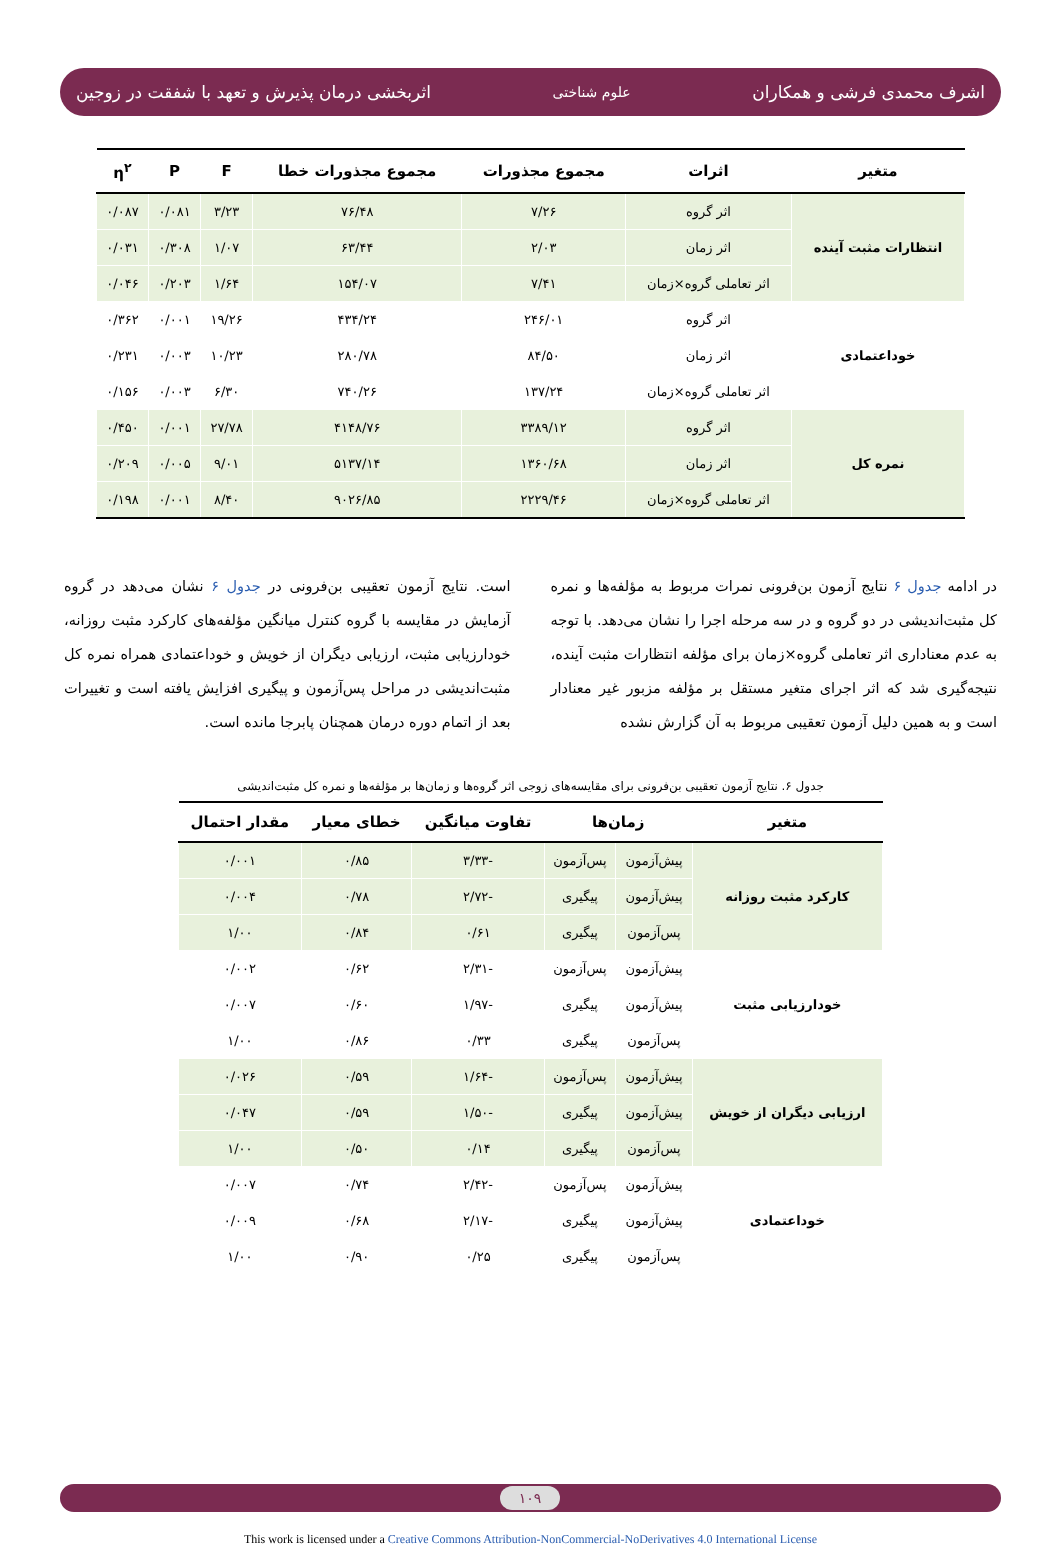اشرف محمدی فرشی و همکاران علوم شناختی اثربخشی درمان پذیرش و تعهد با شفقت در زوجین
| متغیر | اثرات | مجموع مجذورات | مجموع مجذورات خطا | F | P | η<sup>۲</sup> |
| --- | --- | --- | --- | --- | --- | --- |
| انتظارات مثبت آینده | اثر گروه | ۷/۲۶ | ۷۶/۴۸ | ۳/۲۳ | ۰/۰۸۱ | ۰/۰۸۷ |
| | اثر زمان | ۲/۰۳ | ۶۳/۴۴ | ۱/۰۷ | ۰/۳۰۸ | ۰/۰۳۱ |
| | اثر تعاملی گروه×زمان | ۷/۴۱ | ۱۵۴/۰۷ | ۱/۶۴ | ۰/۲۰۳ | ۰/۰۴۶ |
| خوداعتمادی | اثر گروه | ۲۴۶/۰۱ | ۴۳۴/۲۴ | ۱۹/۲۶ | ۰/۰۰۱ | ۰/۳۶۲ |
| | اثر زمان | ۸۴/۵۰ | ۲۸۰/۷۸ | ۱۰/۲۳ | ۰/۰۰۳ | ۰/۲۳۱ |
| | اثر تعاملی گروه×زمان | ۱۳۷/۲۴ | ۷۴۰/۲۶ | ۶/۳۰ | ۰/۰۰۳ | ۰/۱۵۶ |
| نمره کل | اثر گروه | ۳۳۸۹/۱۲ | ۴۱۴۸/۷۶ | ۲۷/۷۸ | ۰/۰۰۱ | ۰/۴۵۰ |
| | اثر زمان | ۱۳۶۰/۶۸ | ۵۱۳۷/۱۴ | ۹/۰۱ | ۰/۰۰۵ | ۰/۲۰۹ |
| | اثر تعاملی گروه×زمان | ۲۲۲۹/۴۶ | ۹۰۲۶/۸۵ | ۸/۴۰ | ۰/۰۰۱ | ۰/۱۹۸ |
در ادامه جدول ۶ نتایج آزمون بن‌فرونی نمرات مربوط به مؤلفه‌ها و نمره کل مثبت‌اندیشی در دو گروه و در سه مرحله اجرا را نشان می‌دهد. با توجه به عدم معناداری اثر تعاملی گروه×زمان برای مؤلفه انتظارات مثبت آینده، نتیجه‌گیری شد که اثر اجرای متغیر مستقل بر مؤلفه مزبور غیر معنادار است و به همین دلیل آزمون تعقیبی مربوط به آن گزارش نشده
است. نتایج آزمون تعقیبی بن‌فرونی در جدول ۶ نشان می‌دهد در گروه آزمایش در مقایسه با گروه کنترل میانگین مؤلفه‌های کارکرد مثبت روزانه، خودارزیابی مثبت، ارزیابی دیگران از خویش و خوداعتمادی همراه نمره کل مثبت‌اندیشی در مراحل پس‌آزمون و پیگیری افزایش یافته است و تغییرات بعد از اتمام دوره درمان همچنان پابرجا مانده است.
جدول ۶. نتایج آزمون تعقیبی بن‌فرونی برای مقایسه‌های زوجی اثر گروه‌ها و زمان‌ها بر مؤلفه‌ها و نمره کل مثبت‌اندیشی
| متغیر | زمان‌ها | | تفاوت میانگین | خطای معیار | مقدار احتمال |
| --- | --- | --- | --- | --- | --- |
| کارکرد مثبت روزانه | پیش‌آزمون | پس‌آزمون | -۳/۳۳ | ۰/۸۵ | ۰/۰۰۱ |
| | پیش‌آزمون | پیگیری | -۲/۷۲ | ۰/۷۸ | ۰/۰۰۴ |
| | پس‌آزمون | پیگیری | ۰/۶۱ | ۰/۸۴ | ۱/۰۰ |
| خودارزیابی مثبت | پیش‌آزمون | پس‌آزمون | -۲/۳۱ | ۰/۶۲ | ۰/۰۰۲ |
| | پیش‌آزمون | پیگیری | -۱/۹۷ | ۰/۶۰ | ۰/۰۰۷ |
| | پس‌آزمون | پیگیری | ۰/۳۳ | ۰/۸۶ | ۱/۰۰ |
| ارزیابی دیگران از خویش | پیش‌آزمون | پس‌آزمون | -۱/۶۴ | ۰/۵۹ | ۰/۰۲۶ |
| | پیش‌آزمون | پیگیری | -۱/۵۰ | ۰/۵۹ | ۰/۰۴۷ |
| | پس‌آزمون | پیگیری | ۰/۱۴ | ۰/۵۰ | ۱/۰۰ |
| خوداعتمادی | پیش‌آزمون | پس‌آزمون | -۲/۴۲ | ۰/۷۴ | ۰/۰۰۷ |
| | پیش‌آزمون | پیگیری | -۲/۱۷ | ۰/۶۸ | ۰/۰۰۹ |
| | پس‌آزمون | پیگیری | ۰/۲۵ | ۰/۹۰ | ۱/۰۰ |
۱۰۹
This work is licensed under a Creative Commons Attribution-NonCommercial-NoDerivatives 4.0 International License